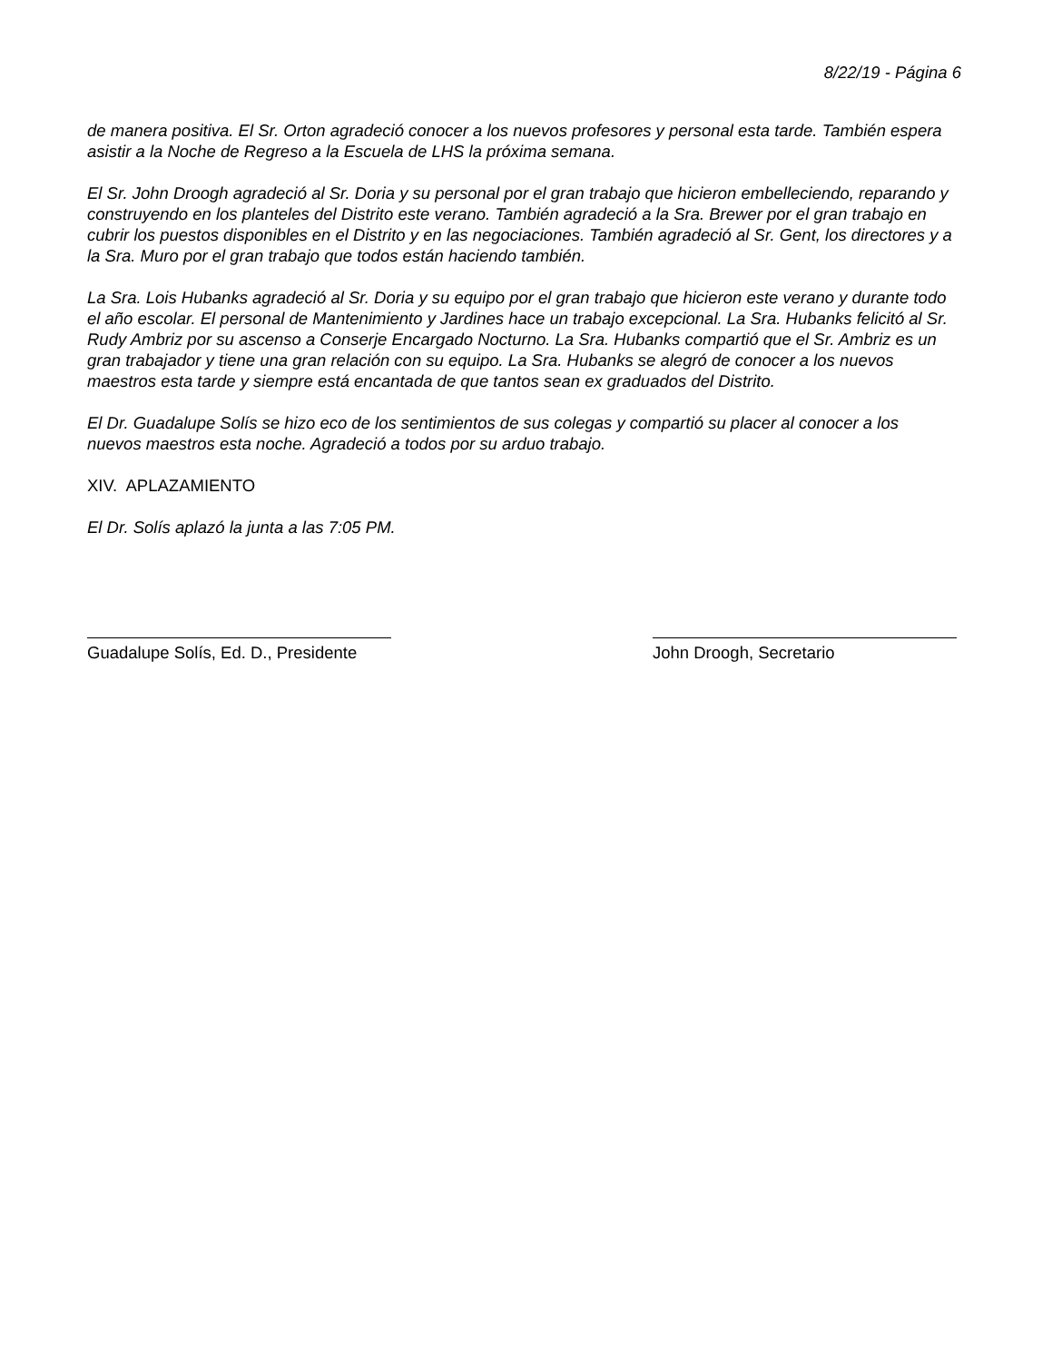8/22/19 - Página 6
de manera positiva. El Sr. Orton agradeció conocer a los nuevos profesores y personal esta tarde. También espera asistir a la Noche de Regreso a la Escuela de LHS la próxima semana.
El Sr. John Droogh agradeció al Sr. Doria y su personal por el gran trabajo que hicieron embelleciendo, reparando y construyendo en los planteles del Distrito este verano. También agradeció a la Sra. Brewer por el gran trabajo en cubrir los puestos disponibles en el Distrito y en las negociaciones. También agradeció al Sr. Gent, los directores y a la Sra. Muro por el gran trabajo que todos están haciendo también.
La Sra. Lois Hubanks agradeció al Sr. Doria y su equipo por el gran trabajo que hicieron este verano y durante todo el año escolar. El personal de Mantenimiento y Jardines hace un trabajo excepcional. La Sra. Hubanks felicitó al Sr. Rudy Ambriz por su ascenso a Conserje Encargado Nocturno. La Sra. Hubanks compartió que el Sr. Ambriz es un gran trabajador y tiene una gran relación con su equipo. La Sra. Hubanks se alegró de conocer a los nuevos maestros esta tarde y siempre está encantada de que tantos sean ex graduados del Distrito.
El Dr. Guadalupe Solís se hizo eco de los sentimientos de sus colegas y compartió su placer al conocer a los nuevos maestros esta noche. Agradeció a todos por su arduo trabajo.
XIV. APLAZAMIENTO
El Dr. Solís aplazó la junta a las 7:05 PM.
Guadalupe Solís, Ed. D., Presidente
John Droogh, Secretario